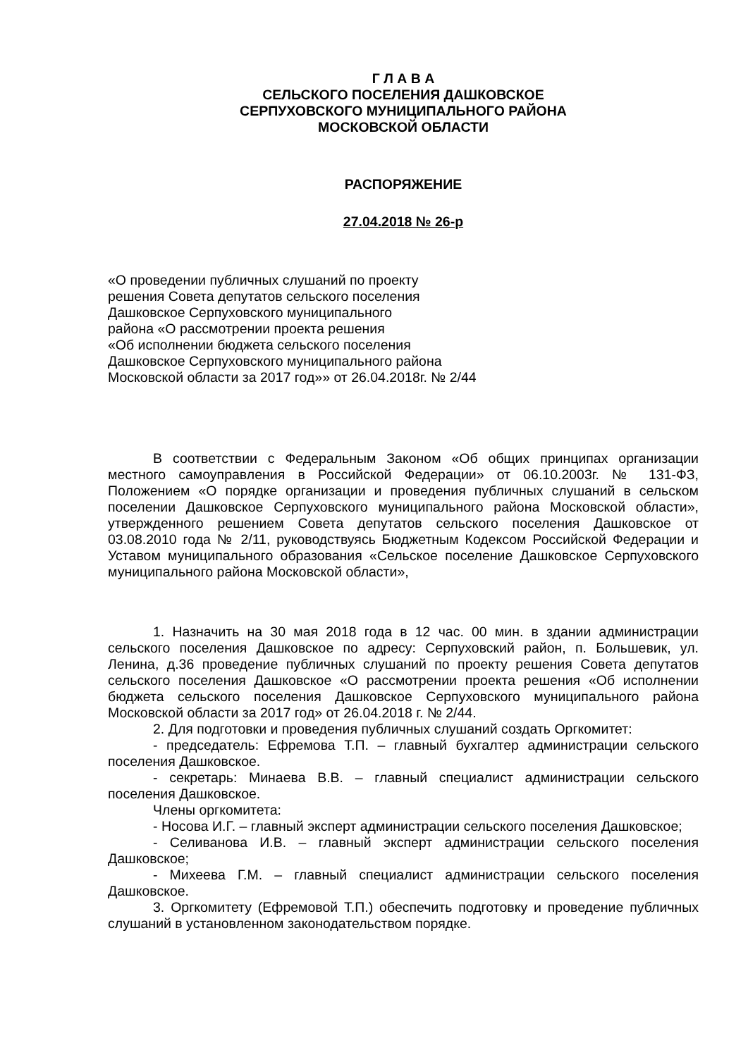Г Л А В А
СЕЛЬСКОГО ПОСЕЛЕНИЯ ДАШКОВСКОЕ
СЕРПУХОВСКОГО МУНИЦИПАЛЬНОГО РАЙОНА
МОСКОВСКОЙ ОБЛАСТИ
РАСПОРЯЖЕНИЕ
27.04.2018 № 26-р
«О проведении публичных слушаний по проекту
решения Совета депутатов сельского поселения
Дашковское Серпуховского муниципального
района «О рассмотрении проекта решения
«Об исполнении бюджета сельского поселения
Дашковское Серпуховского муниципального района
Московской области за 2017 год»» от 26.04.2018г. № 2/44
В соответствии с Федеральным Законом «Об общих принципах организации местного самоуправления в Российской Федерации» от 06.10.2003г. № 131-ФЗ, Положением «О порядке организации и проведения публичных слушаний в сельском поселении Дашковское Серпуховского муниципального района Московской области», утвержденного решением Совета депутатов сельского поселения Дашковское от 03.08.2010 года № 2/11, руководствуясь Бюджетным Кодексом Российской Федерации и Уставом муниципального образования «Сельское поселение Дашковское Серпуховского муниципального района Московской области»,
1. Назначить на 30 мая 2018 года в 12 час. 00 мин. в здании администрации сельского поселения Дашковское по адресу: Серпуховский район, п. Большевик, ул. Ленина, д.36 проведение публичных слушаний по проекту решения Совета депутатов сельского поселения Дашковское «О рассмотрении проекта решения «Об исполнении бюджета сельского поселения Дашковское Серпуховского муниципального района Московской области за 2017 год» от 26.04.2018 г. № 2/44.
2. Для подготовки и проведения публичных слушаний создать Оргкомитет:
- председатель: Ефремова Т.П. – главный бухгалтер администрации сельского поселения Дашковское.
- секретарь: Минаева В.В. – главный специалист администрации сельского поселения Дашковское.
Члены оргкомитета:
- Носова И.Г. – главный эксперт администрации сельского поселения Дашковское;
- Селиванова И.В. – главный эксперт администрации сельского поселения Дашковское;
- Михеева Г.М. – главный специалист администрации сельского поселения Дашковское.
3. Оргкомитету (Ефремовой Т.П.) обеспечить подготовку и проведение публичных слушаний в установленном законодательством порядке.